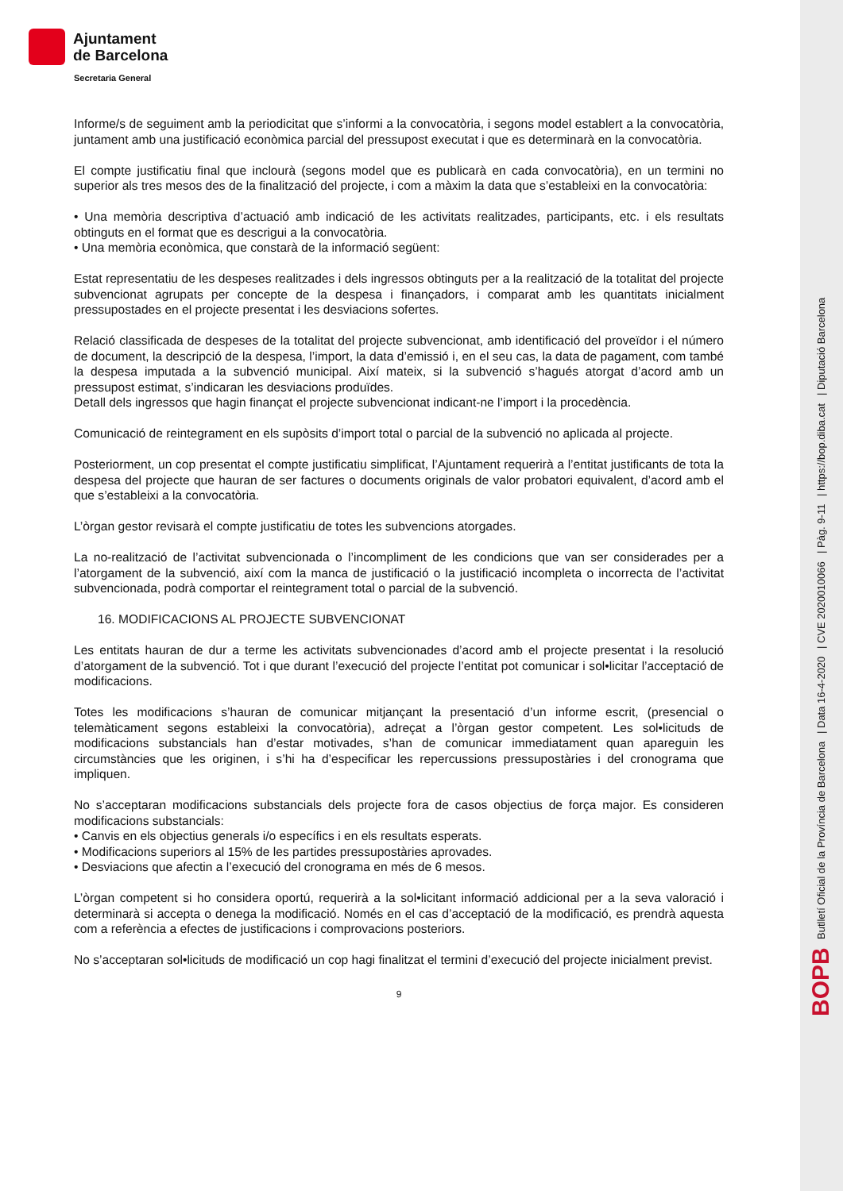BOPB Butlletí Oficial de la Província de Barcelona | Data 16-4-2020 | CVE 2020010066 | Pàg. 9-11 | https://bop.diba.cat | Diputació Barcelona
Ajuntament
de Barcelona
Secretaria General
Informe/s de seguiment amb la periodicitat que s’informi a la convocatòria, i segons model establert a la convocatòria, juntament amb una justificació econòmica parcial del pressupost executat i que es determinarà en la convocatòria.
El compte justificatiu final que inclourà (segons model que es publicarà en cada convocatòria), en un termini no superior als tres mesos des de la finalització del projecte, i com a màxim la data que s’estableixi en la convocatòria:
• Una memòria descriptiva d’actuació amb indicació de les activitats realitzades, participants, etc. i els resultats obtinguts en el format que es descrigui a la convocatòria.
• Una memòria econòmica, que constarà de la informació següent:
Estat representatiu de les despeses realitzades i dels ingressos obtinguts per a la realització de la totalitat del projecte subvencionat agrupats per concepte de la despesa i finançadors, i comparat amb les quantitats inicialment pressupostades en el projecte presentat i les desviacions sofertes.
Relació classificada de despeses de la totalitat del projecte subvencionat, amb identificació del proveïdor i el número de document, la descripció de la despesa, l’import, la data d’emissió i, en el seu cas, la data de pagament, com també la despesa imputada a la subvenció municipal. Així mateix, si la subvenció s’hagués atorgat d’acord amb un pressupost estimat, s’indicaran les desviacions produïdes.
Detall dels ingressos que hagin finançat el projecte subvencionat indicant-ne l’import i la procedència.
Comunicació de reintegrament en els supòsits d’import total o parcial de la subvenció no aplicada al projecte.
Posteriorment, un cop presentat el compte justificatiu simplificat, l’Ajuntament requerirà a l’entitat justificants de tota la despesa del projecte que hauran de ser factures o documents originals de valor probatori equivalent, d’acord amb el que s’estableixi a la convocatòria.
L’òrgan gestor revisarà el compte justificatiu de totes les subvencions atorgades.
La no-realització de l’activitat subvencionada o l’incompliment de les condicions que van ser considerades per a l’atorgament de la subvenció, així com la manca de justificació o la justificació incompleta o incorrecta de l’activitat subvencionada, podrà comportar el reintegrament total o parcial de la subvenció.
16. MODIFICACIONS AL PROJECTE SUBVENCIONAT
Les entitats hauran de dur a terme les activitats subvencionades d’acord amb el projecte presentat i la resolució d’atorgament de la subvenció. Tot i que durant l’execució del projecte l’entitat pot comunicar i sol•licitar l’acceptació de modificacions.
Totes les modificacions s’hauran de comunicar mitjançant la presentació d’un informe escrit, (presencial o telemàticament segons estableixi la convocatòria), adreçat a l’òrgan gestor competent. Les sol•licituds de modificacions substancials han d’estar motivades, s’han de comunicar immediatament quan apareguin les circumstàncies que les originen, i s’hi ha d’especificar les repercussions pressupostàries i del cronograma que impliquen.
No s’acceptaran modificacions substancials dels projecte fora de casos objectius de força major. Es consideren modificacions substancials:
• Canvis en els objectius generals i/o específics i en els resultats esperats.
• Modificacions superiors al 15% de les partides pressupostàries aprovades.
• Desviacions que afectin a l’execució del cronograma en més de 6 mesos.
L’òrgan competent si ho considera oportú, requerirà a la sol•licitant informació addicional per a la seva valoració i determinarà si accepta o denega la modificació. Només en el cas d’acceptació de la modificació, es prendrà aquesta com a referència a efectes de justificacions i comprovacions posteriors.
No s’acceptaran sol•licituds de modificació un cop hagi finalitzat el termini d’execució del projecte inicialment previst.
9